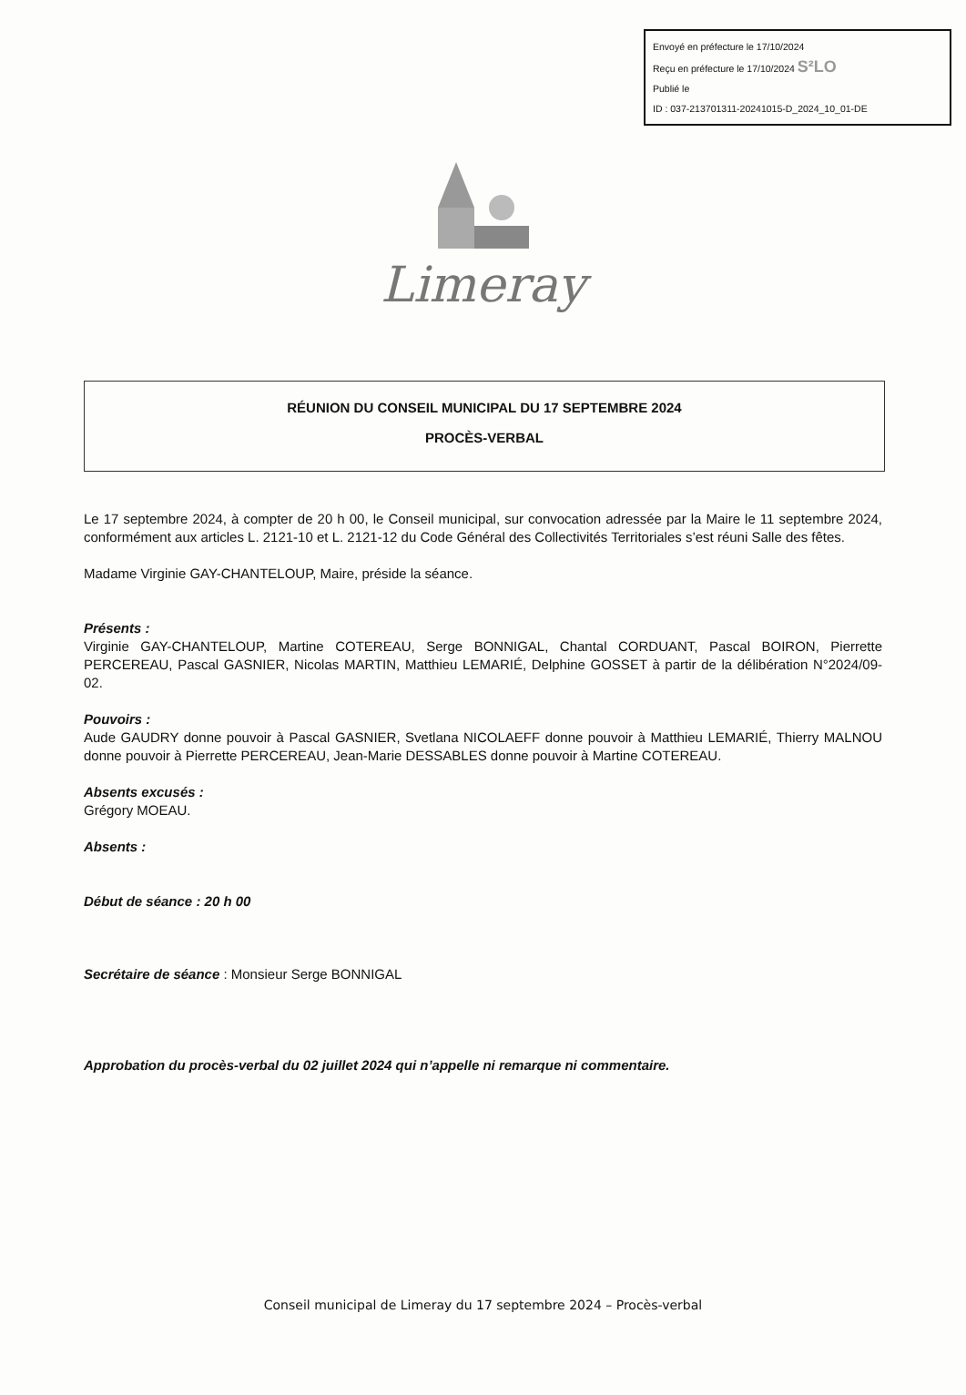Envoyé en préfecture le 17/10/2024
Reçu en préfecture le 17/10/2024 S²LO
Publié le
ID : 037-213701311-20241015-D_2024_10_01-DE
Limeray
RÉUNION DU CONSEIL MUNICIPAL DU 17 SEPTEMBRE 2024
PROCÈS-VERBAL
Le 17 septembre 2024, à compter de 20 h 00, le Conseil municipal, sur convocation adressée par la Maire le 11 septembre 2024, conformément aux articles L. 2121-10 et L. 2121-12 du Code Général des Collectivités Territoriales s’est réuni Salle des fêtes.
Madame Virginie GAY-CHANTELOUP, Maire, préside la séance.
Présents :
Virginie GAY-CHANTELOUP, Martine COTEREAU, Serge BONNIGAL, Chantal CORDUANT, Pascal BOIRON, Pierrette PERCEREAU, Pascal GASNIER, Nicolas MARTIN, Matthieu LEMARIÉ, Delphine GOSSET à partir de la délibération N°2024/09-02.
Pouvoirs :
Aude GAUDRY donne pouvoir à Pascal GASNIER, Svetlana NICOLAEFF donne pouvoir à Matthieu LEMARIÉ, Thierry MALNOU donne pouvoir à Pierrette PERCEREAU, Jean-Marie DESSABLES donne pouvoir à Martine COTEREAU.
Absents excusés :
Grégory MOEAU.
Absents :
Début de séance : 20 h 00
Secrétaire de séance : Monsieur Serge BONNIGAL
Approbation du procès-verbal du 02 juillet 2024 qui n’appelle ni remarque ni commentaire.
Conseil municipal de Limeray du 17 septembre 2024 – Procès-verbal